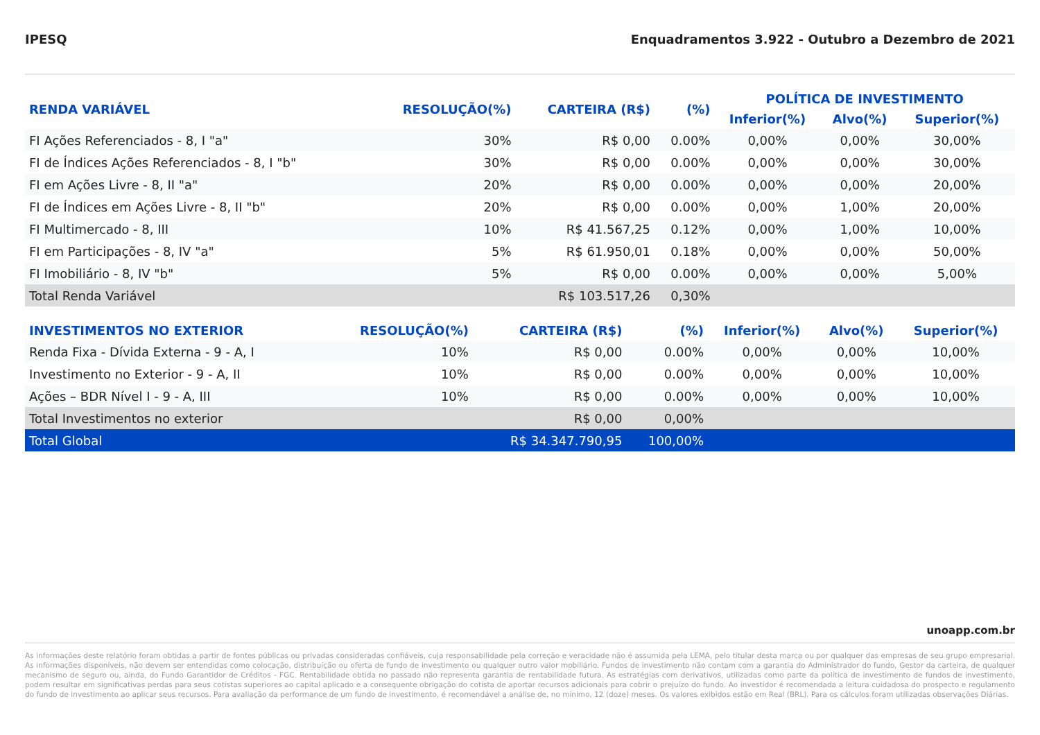IPESQ Enquadramentos 3.922 - Outubro a Dezembro de 2021
| RENDA VARIÁVEL | RESOLUÇÃO(%) | CARTEIRA (R$) | (%) | POLÍTICA DE INVESTIMENTO | | |
| --- | --- | --- | --- | --- | --- | --- |
| | | | | Inferior(%) | Alvo(%) | Superior(%) |
| FI Ações Referenciados - 8, I "a" | 30% | R$ 0,00 | 0.00% | 0,00% | 0,00% | 30,00% |
| FI de Índices Ações Referenciados - 8, I "b" | 30% | R$ 0,00 | 0.00% | 0,00% | 0,00% | 30,00% |
| FI em Ações Livre - 8, II "a" | 20% | R$ 0,00 | 0.00% | 0,00% | 0,00% | 20,00% |
| FI de Índices em Ações Livre - 8, II "b" | 20% | R$ 0,00 | 0.00% | 0,00% | 1,00% | 20,00% |
| FI Multimercado - 8, III | 10% | R$ 41.567,25 | 0.12% | 0,00% | 1,00% | 10,00% |
| FI em Participações - 8, IV "a" | 5% | R$ 61.950,01 | 0.18% | 0,00% | 0,00% | 50,00% |
| FI Imobiliário - 8, IV "b" | 5% | R$ 0,00 | 0.00% | 0,00% | 0,00% | 5,00% |
| Total Renda Variável | | R$ 103.517,26 | 0,30% | | | |
| INVESTIMENTOS NO EXTERIOR | RESOLUÇÃO(%) | CARTEIRA (R$) | (%) | Inferior(%) | Alvo(%) | Superior(%) |
| --- | --- | --- | --- | --- | --- | --- |
| Renda Fixa - Dívida Externa - 9 - A, I | 10% | R$ 0,00 | 0.00% | 0,00% | 0,00% | 10,00% |
| Investimento no Exterior - 9 - A, II | 10% | R$ 0,00 | 0.00% | 0,00% | 0,00% | 10,00% |
| Ações – BDR Nível I - 9 - A, III | 10% | R$ 0,00 | 0.00% | 0,00% | 0,00% | 10,00% |
| Total Investimentos no exterior | | R$ 0,00 | 0,00% | | | |
| Total Global | | R$ 34.347.790,95 | 100,00% | | | |
unoapp.com.br
As informações deste relatório foram obtidas a partir de fontes públicas ou privadas consideradas confiáveis, cuja responsabilidade pela correção e veracidade não é assumida pela LEMA, pelo titular desta marca ou por qualquer das empresas de seu grupo empresarial. As informações disponíveis, não devem ser entendidas como colocação, distribuição ou oferta de fundo de investimento ou qualquer outro valor mobiliário. Fundos de investimento não contam com a garantia do Administrador do fundo, Gestor da carteira, de qualquer mecanismo de seguro ou, ainda, do Fundo Garantidor de Créditos - FGC. Rentabilidade obtida no passado não representa garantia de rentabilidade futura. As estratégias com derivativos, utilizadas como parte da política de investimento de fundos de investimento, podem resultar em significativas perdas para seus cotistas superiores ao capital aplicado e a consequente obrigação do cotista de aportar recursos adicionais para cobrir o prejuízo do fundo. Ao investidor é recomendada a leitura cuidadosa do prospecto e regulamento do fundo de investimento ao aplicar seus recursos. Para avaliação da performance de um fundo de investimento, é recomendável a análise de, no mínimo, 12 (doze) meses. Os valores exibidos estão em Real (BRL). Para os cálculos foram utilizadas observações Diárias.